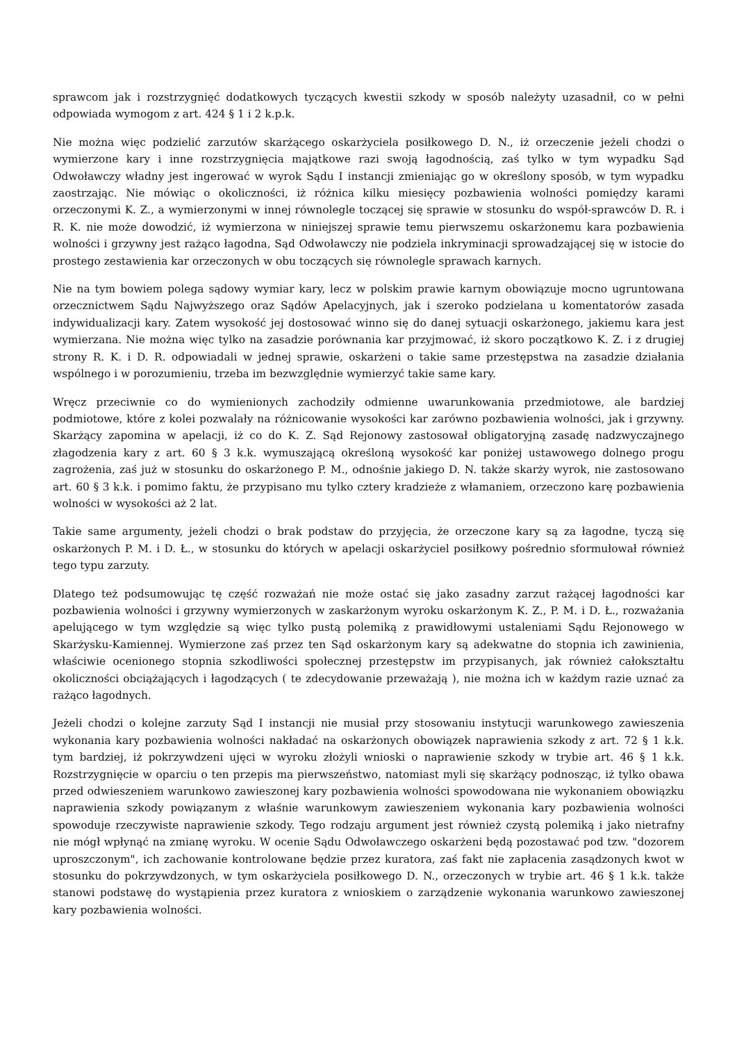sprawcom jak i rozstrzygnięć dodatkowych tyczących kwestii szkody w sposób należyty uzasadnił, co w pełni odpowiada wymogom z art. 424 § 1 i 2 k.p.k.
Nie można więc podzielić zarzutów skarżącego oskarżyciela posiłkowego D. N., iż orzeczenie jeżeli chodzi o wymierzone kary i inne rozstrzygnięcia majątkowe razi swoją łagodnością, zaś tylko w tym wypadku Sąd Odwoławczy władny jest ingerować w wyrok Sądu I instancji zmieniając go w określony sposób, w tym wypadku zaostrzając. Nie mówiąc o okoliczności, iż różnica kilku miesięcy pozbawienia wolności pomiędzy karami orzeczonymi K. Z., a wymierzonymi w innej równolegle toczącej się sprawie w stosunku do współ-sprawców D. R. i R. K. nie może dowodzić, iż wymierzona w niniejszej sprawie temu pierwszemu oskarżonemu kara pozbawienia wolności i grzywny jest rażąco łagodna, Sąd Odwoławczy nie podziela inkryminacji sprowadzającej się w istocie do prostego zestawienia kar orzeczonych w obu toczących się równolegle sprawach karnych.
Nie na tym bowiem polega sądowy wymiar kary, lecz w polskim prawie karnym obowiązuje mocno ugruntowana orzecznictwem Sądu Najwyższego oraz Sądów Apelacyjnych, jak i szeroko podzielana u komentatorów zasada indywidualizacji kary. Zatem wysokość jej dostosować winno się do danej sytuacji oskarżonego, jakiemu kara jest wymierzana. Nie można więc tylko na zasadzie porównania kar przyjmować, iż skoro początkowo K. Z. i z drugiej strony R. K. i D. R. odpowiadali w jednej sprawie, oskarżeni o takie same przestępstwa na zasadzie działania wspólnego i w porozumieniu, trzeba im bezwzględnie wymierzyć takie same kary.
Wręcz przeciwnie co do wymienionych zachodziły odmienne uwarunkowania przedmiotowe, ale bardziej podmiotowe, które z kolei pozwalały na różnicowanie wysokości kar zarówno pozbawienia wolności, jak i grzywny. Skarżący zapomina w apelacji, iż co do K. Z. Sąd Rejonowy zastosował obligatoryjną zasadę nadzwyczajnego złagodzenia kary z art. 60 § 3 k.k. wymuszającą określoną wysokość kar poniżej ustawowego dolnego progu zagrożenia, zaś już w stosunku do oskarżonego P. M., odnośnie jakiego D. N. także skarży wyrok, nie zastosowano art. 60 § 3 k.k. i pomimo faktu, że przypisano mu tylko cztery kradzieże z włamaniem, orzeczono karę pozbawienia wolności w wysokości aż 2 lat.
Takie same argumenty, jeżeli chodzi o brak podstaw do przyjęcia, że orzeczone kary są za łagodne, tyczą się oskarżonych P. M. i D. Ł., w stosunku do których w apelacji oskarżyciel posiłkowy pośrednio sformułował również tego typu zarzuty.
Dlatego też podsumowując tę część rozważań nie może ostać się jako zasadny zarzut rażącej łagodności kar pozbawienia wolności i grzywny wymierzonych w zaskarżonym wyroku oskarżonym K. Z., P. M. i D. Ł., rozważania apelującego w tym względzie są więc tylko pustą polemiką z prawidłowymi ustaleniami Sądu Rejonowego w Skarżysku-Kamiennej. Wymierzone zaś przez ten Sąd oskarżonym kary są adekwatne do stopnia ich zawinienia, właściwie ocenionego stopnia szkodliwości społecznej przestępstw im przypisanych, jak również całokształtu okoliczności obciążających i łagodzących ( te zdecydowanie przeważają ), nie można ich w każdym razie uznać za rażąco łagodnych.
Jeżeli chodzi o kolejne zarzuty Sąd I instancji nie musiał przy stosowaniu instytucji warunkowego zawieszenia wykonania kary pozbawienia wolności nakładać na oskarżonych obowiązek naprawienia szkody z art. 72 § 1 k.k. tym bardziej, iż pokrzywdzeni ujęci w wyroku złożyli wnioski o naprawienie szkody w trybie art. 46 § 1 k.k. Rozstrzygnięcie w oparciu o ten przepis ma pierwszeństwo, natomiast myli się skarżący podnosząc, iż tylko obawa przed odwieszeniem warunkowo zawieszonej kary pozbawienia wolności spowodowana nie wykonaniem obowiązku naprawienia szkody powiązanym z właśnie warunkowym zawieszeniem wykonania kary pozbawienia wolności spowoduje rzeczywiste naprawienie szkody. Tego rodzaju argument jest również czystą polemiką i jako nietrafny nie mógł wpłynąć na zmianę wyroku. W ocenie Sądu Odwoławczego oskarżeni będą pozostawać pod tzw. "dozorem uproszczonym", ich zachowanie kontrolowane będzie przez kuratora, zaś fakt nie zapłacenia zasądzonych kwot w stosunku do pokrzywdzonych, w tym oskarżyciela posiłkowego D. N., orzeczonych w trybie art. 46 § 1 k.k. także stanowi podstawę do wystąpienia przez kuratora z wnioskiem o zarządzenie wykonania warunkowo zawieszonej kary pozbawienia wolności.